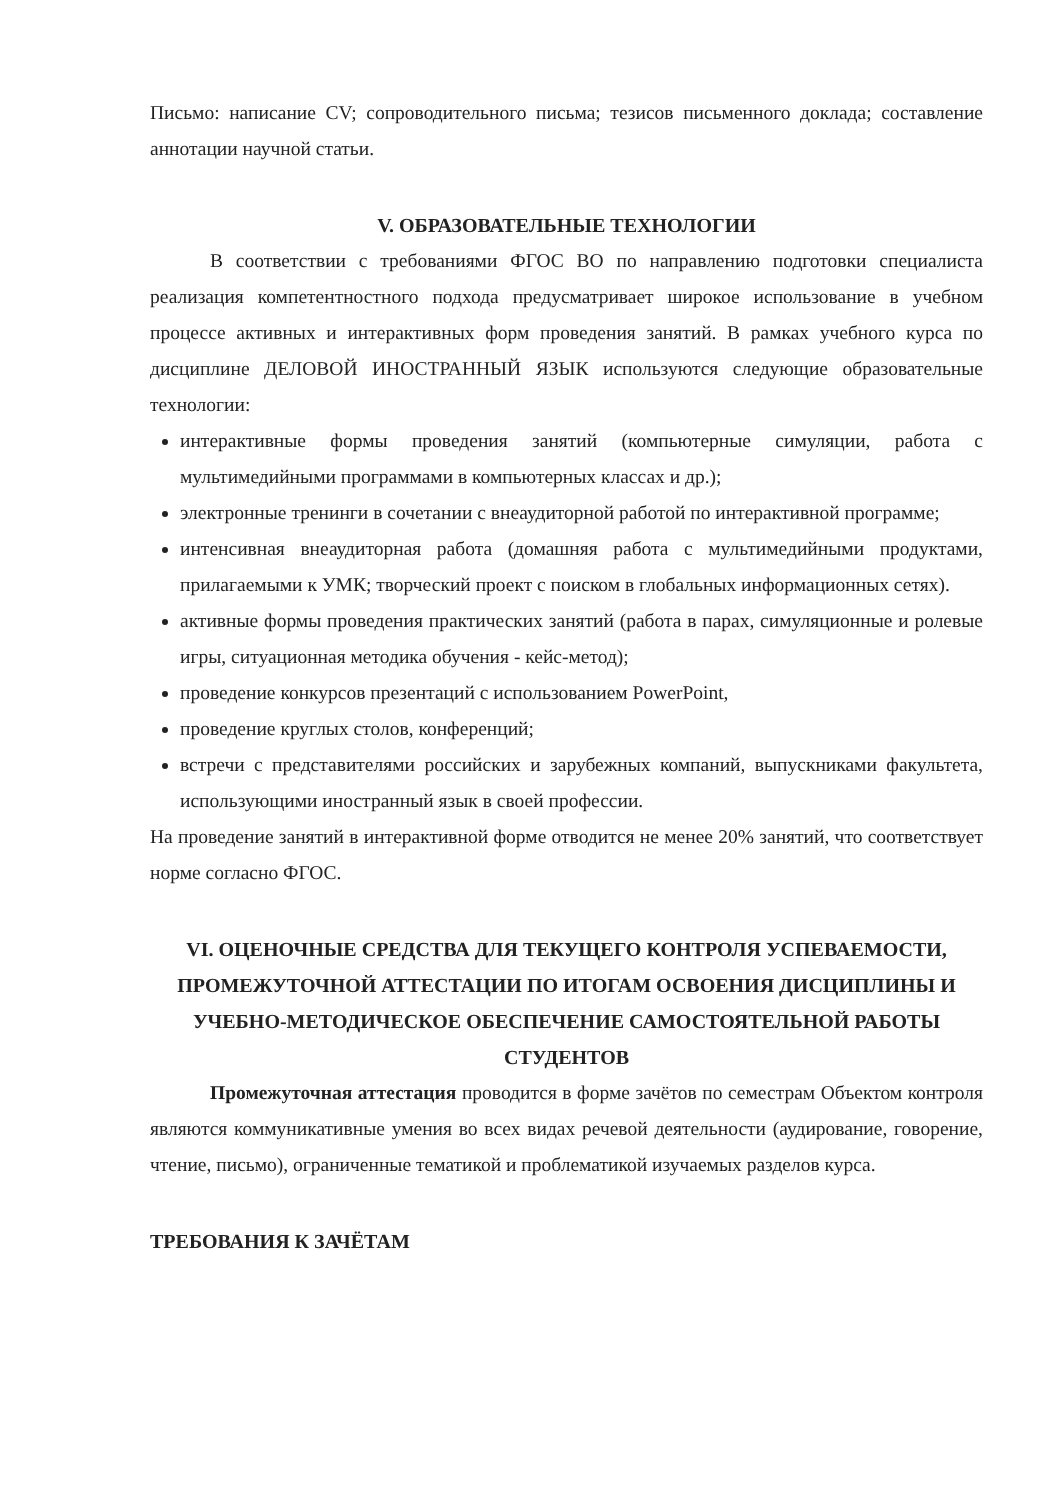Письмо: написание CV; сопроводительного письма; тезисов письменного доклада; составление аннотации научной статьи.
V. ОБРАЗОВАТЕЛЬНЫЕ ТЕХНОЛОГИИ
В соответствии с требованиями ФГОС ВО по направлению подготовки специалиста реализация компетентностного подхода предусматривает широкое использование в учебном процессе активных и интерактивных форм проведения занятий. В рамках учебного курса по дисциплине ДЕЛОВОЙ ИНОСТРАННЫЙ ЯЗЫК используются следующие образовательные технологии:
интерактивные формы проведения занятий (компьютерные симуляции, работа с мультимедийными программами в компьютерных классах и др.);
электронные тренинги в сочетании с внеаудиторной работой по интерактивной программе;
интенсивная внеаудиторная работа (домашняя работа с мультимедийными продуктами, прилагаемыми к УМК; творческий проект с поиском в глобальных информационных сетях).
активные формы проведения практических занятий (работа в парах, симуляционные и ролевые игры, ситуационная методика обучения - кейс-метод);
проведение конкурсов презентаций с использованием PowerPoint,
проведение круглых столов, конференций;
встречи с представителями российских и зарубежных компаний, выпускниками факультета, использующими иностранный язык в своей профессии.
На проведение занятий в интерактивной форме отводится не менее 20% занятий, что соответствует норме согласно ФГОС.
VI. ОЦЕНОЧНЫЕ СРЕДСТВА ДЛЯ ТЕКУЩЕГО КОНТРОЛЯ УСПЕВАЕМОСТИ, ПРОМЕЖУТОЧНОЙ АТТЕСТАЦИИ ПО ИТОГАМ ОСВОЕНИЯ ДИСЦИПЛИНЫ И УЧЕБНО-МЕТОДИЧЕСКОЕ ОБЕСПЕЧЕНИЕ САМОСТОЯТЕЛЬНОЙ РАБОТЫ СТУДЕНТОВ
Промежуточная аттестация проводится в форме зачётов по семестрам Объектом контроля являются коммуникативные умения во всех видах речевой деятельности (аудирование, говорение, чтение, письмо), ограниченные тематикой и проблематикой изучаемых разделов курса.
ТРЕБОВАНИЯ К ЗАЧЁТАМ